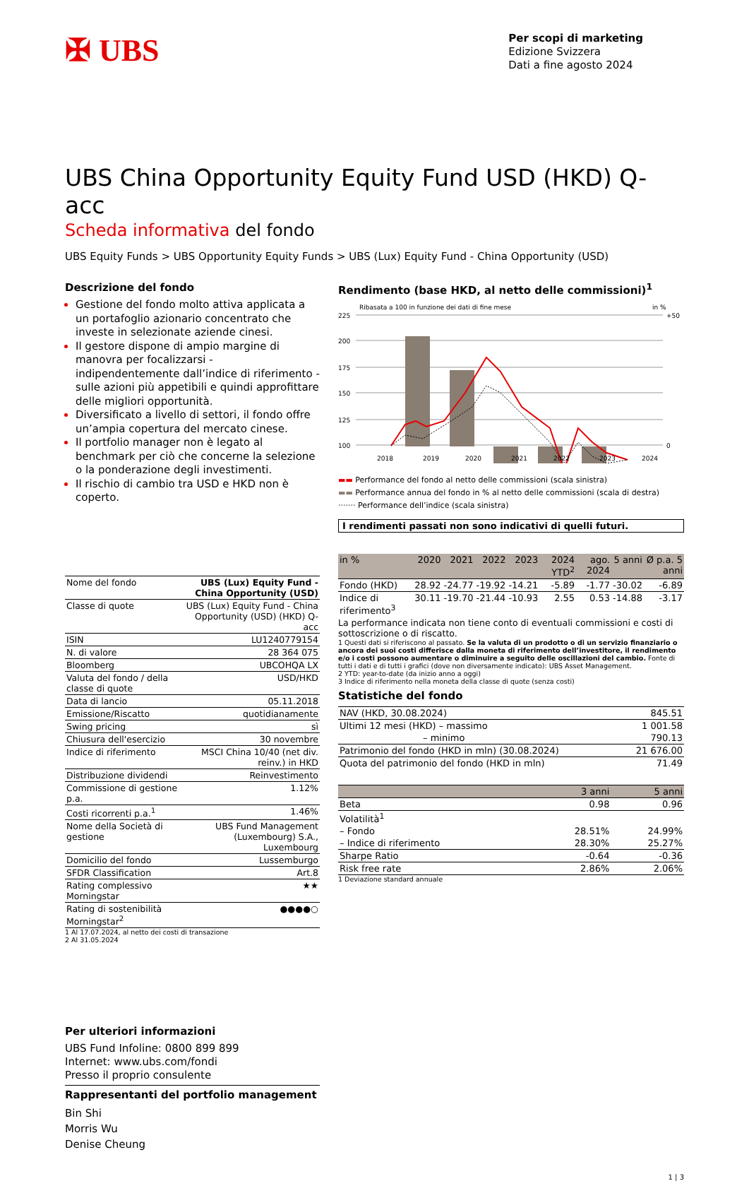✠ UBS
Per scopi di marketing
Edizione Svizzera
Dati a fine agosto 2024
UBS China Opportunity Equity Fund USD (HKD) Q-acc
Scheda informativa del fondo
UBS Equity Funds > UBS Opportunity Equity Funds > UBS (Lux) Equity Fund - China Opportunity (USD)
Descrizione del fondo
Gestione del fondo molto attiva applicata a un portafoglio azionario concentrato che investe in selezionate aziende cinesi.
Il gestore dispone di ampio margine di manovra per focalizzarsi - indipendentemente dall’indice di riferimento - sulle azioni più appetibili e quindi approfittare delle migliori opportunità.
Diversificato a livello di settori, il fondo offre un’ampia copertura del mercato cinese.
Il portfolio manager non è legato al benchmark per ciò che concerne la selezione o la ponderazione degli investimenti.
Il rischio di cambio tra USD e HKD non è coperto.
| Nome del fondo | UBS (Lux) Equity Fund - China Opportunity (USD) |
| Classe di quote | UBS (Lux) Equity Fund - China Opportunity (USD) (HKD) Q-acc |
| ISIN | LU1240779154 |
| N. di valore | 28 364 075 |
| Bloomberg | UBCOHQA LX |
| Valuta del fondo / della classe di quote | USD/HKD |
| Data di lancio | 05.11.2018 |
| Emissione/Riscatto | quotidianamente |
| Swing pricing | sì |
| Chiusura dell'esercizio | 30 novembre |
| Indice di riferimento | MSCI China 10/40 (net div. reinv.) in HKD |
| Distribuzione dividendi | Reinvestimento |
| Commissione di gestione p.a. | 1.12% |
| Costi ricorrenti p.a.<sup>1</sup> | 1.46% |
| Nome della Società di gestione | UBS Fund Management (Luxembourg) S.A., Luxembourg |
| Domicilio del fondo | Lussemburgo |
| SFDR Classification | Art.8 |
| Rating complessivo Morningstar | ★★ |
| Rating di sostenibilità Morningstar<sup>2</sup> | ●●●●○ |
1 Al 17.07.2024, al netto dei costi di transazione
2 Al 31.05.2024
Per ulteriori informazioni
UBS Fund Infoline: 0800 899 899
Internet: www.ubs.com/fondi
Presso il proprio consulente
Rappresentanti del portfolio management
Bin Shi
Morris Wu
Denise Cheung
Rendimento (base HKD, al netto delle commissioni)<sup>1</sup>
Ribasata a 100 in funzione dei dati di fine mese
in %
225
200
175
150
125
100
+50
0
2018
2019
2020
2021
2022
2023
2024
▬▬ Performance del fondo al netto delle commissioni (scala sinistra)
▬▬ Performance annua del fondo in % al netto delle commissioni (scala di destra)
······· Performance dell’indice (scala sinistra)
I rendimenti passati non sono indicativi di quelli futuri.
| in % | 2020 | 2021 | 2022 | 2023 | 2024 YTD<sup>2</sup> | ago. 2024 | 5 anni | Ø p.a. 5 anni |
| --- | --- | --- | --- | --- | --- | --- | --- | --- |
| Fondo (HKD) | 28.92 | -24.77 | -19.92 | -14.21 | -5.89 | -1.77 | -30.02 | -6.89 |
| Indice di riferimento<sup>3</sup> | 30.11 | -19.70 | -21.44 | -10.93 | 2.55 | 0.53 | -14.88 | -3.17 |
La performance indicata non tiene conto di eventuali commissioni e costi di sottoscrizione o di riscatto.
1 Questi dati si riferiscono al passato. Se la valuta di un prodotto o di un servizio finanziario o ancora dei suoi costi differisce dalla moneta di riferimento dell’investitore, il rendimento e/o i costi possono aumentare o diminuire a seguito delle oscillazioni del cambio. Fonte di tutti i dati e di tutti i grafici (dove non diversamente indicato): UBS Asset Management.
2 YTD: year-to-date (da inizio anno a oggi)
3 Indice di riferimento nella moneta della classe di quote (senza costi)
Statistiche del fondo
| NAV (HKD, 30.08.2024) | 845.51 |
| Ultimi 12 mesi (HKD) – massimo | 1 001.58 |
| – minimo | 790.13 |
| Patrimonio del fondo (HKD in mln) (30.08.2024) | 21 676.00 |
| Quota del patrimonio del fondo (HKD in mln) | 71.49 |
| | 3 anni | 5 anni |
| Beta | 0.98 | 0.96 |
| Volatilità<sup>1</sup> | | |
| – Fondo | 28.51% | 24.99% |
| – Indice di riferimento | 28.30% | 25.27% |
| Sharpe Ratio | -0.64 | -0.36 |
| Risk free rate | 2.86% | 2.06% |
1 Deviazione standard annuale
1 | 3